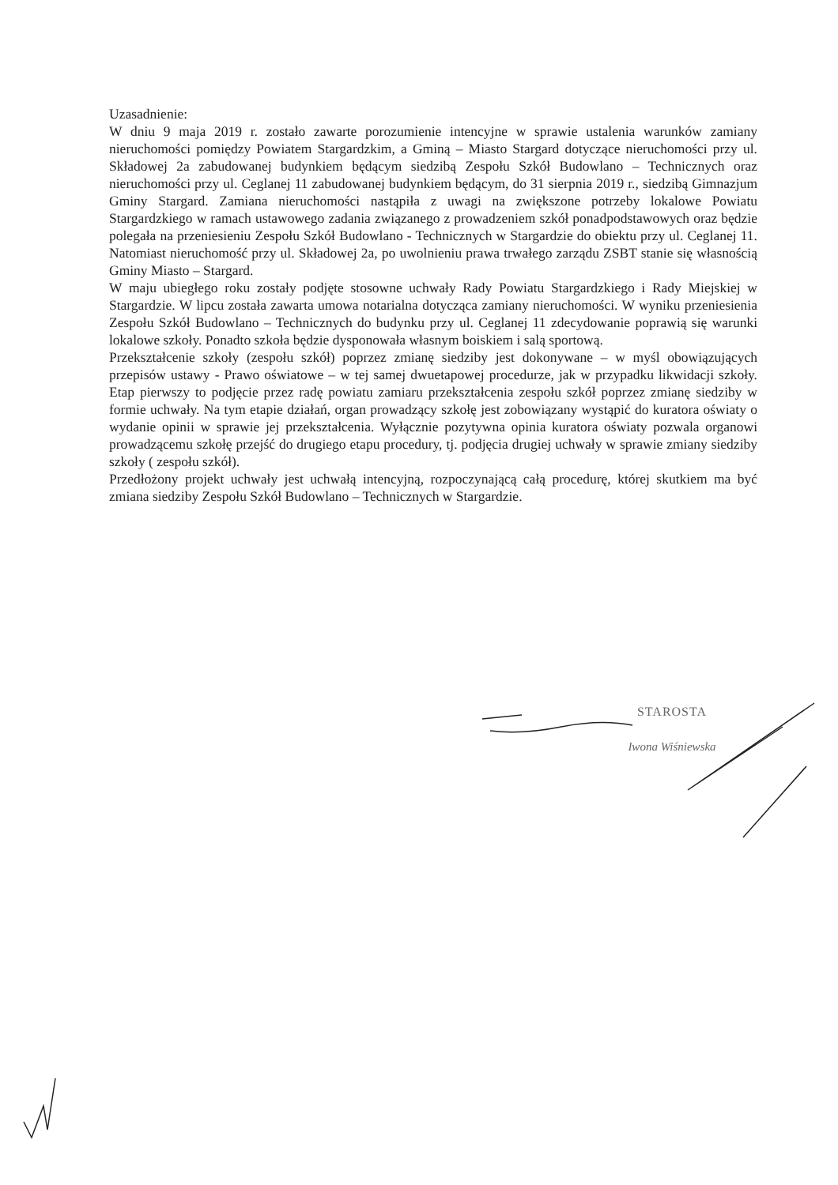Uzasadnienie:
W dniu 9 maja 2019 r. zostało zawarte porozumienie intencyjne w sprawie ustalenia warunków zamiany nieruchomości pomiędzy Powiatem Stargardzkim, a Gminą – Miasto Stargard dotyczące nieruchomości przy ul. Składowej 2a zabudowanej budynkiem będącym siedzibą Zespołu Szkół Budowlano – Technicznych oraz nieruchomości przy ul. Ceglanej 11 zabudowanej budynkiem będącym, do 31 sierpnia 2019 r., siedzibą Gimnazjum Gminy Stargard. Zamiana nieruchomości nastąpiła z uwagi na zwiększone potrzeby lokalowe Powiatu Stargardzkiego w ramach ustawowego zadania związanego z prowadzeniem szkół ponadpodstawowych oraz będzie polegała na przeniesieniu Zespołu Szkół Budowlano - Technicznych w Stargardzie do obiektu przy ul. Ceglanej 11. Natomiast nieruchomość przy ul. Składowej 2a, po uwolnieniu prawa trwałego zarządu ZSBT stanie się własnością Gminy Miasto – Stargard.
W maju ubiegłego roku zostały podjęte stosowne uchwały Rady Powiatu Stargardzkiego i Rady Miejskiej w Stargardzie. W lipcu została zawarta umowa notarialna dotycząca zamiany nieruchomości. W wyniku przeniesienia Zespołu Szkół Budowlano – Technicznych do budynku przy ul. Ceglanej 11 zdecydowanie poprawią się warunki lokalowe szkoły. Ponadto szkoła będzie dysponowała własnym boiskiem i salą sportową.
Przekształcenie szkoły (zespołu szkół) poprzez zmianę siedziby jest dokonywane – w myśl obowiązujących przepisów ustawy - Prawo oświatowe – w tej samej dwuetapowej procedurze, jak w przypadku likwidacji szkoły. Etap pierwszy to podjęcie przez radę powiatu zamiaru przekształcenia zespołu szkół poprzez zmianę siedziby w formie uchwały. Na tym etapie działań, organ prowadzący szkołę jest zobowiązany wystąpić do kuratora oświaty o wydanie opinii w sprawie jej przekształcenia. Wyłącznie pozytywna opinia kuratora oświaty pozwala organowi prowadzącemu szkołę przejść do drugiego etapu procedury, tj. podjęcia drugiej uchwały w sprawie zmiany siedziby szkoły ( zespołu szkół).
Przedłożony projekt uchwały jest uchwałą intencyjną, rozpoczynającą całą procedurę, której skutkiem ma być zmiana siedziby Zespołu Szkół Budowlano – Technicznych w Stargardzie.
STAROSTA
Iwona Wiśniewska